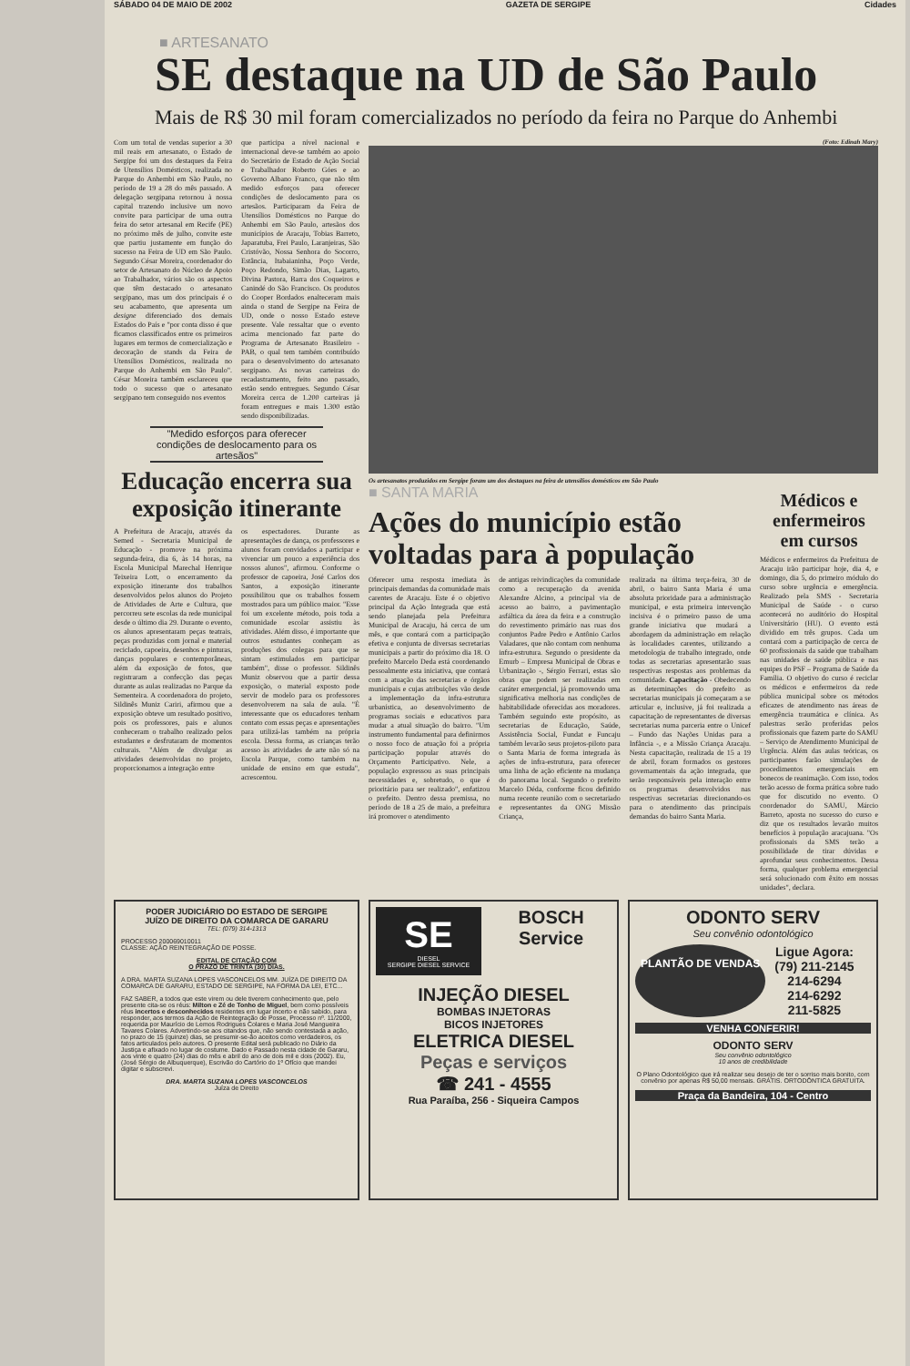SÁBADO 04 DE MAIO DE 2002 GAZETA DE SERGIPE Cidades
■ ARTESANATO
SE destaque na UD de São Paulo
Mais de R$ 30 mil foram comercializados no período da feira no Parque do Anhembi
Com um total de vendas superior a 30 mil reais em artesanato, o Estado de Sergipe foi um dos destaques da Feira de Utensílios Domésticos, realizada no Parque do Anhembi em São Paulo, no período de 19 a 28 do mês passado. A delegação sergipana retornou à nossa capital trazendo inclusive um novo convite para participar de uma outra feira do setor artesanal em Recife (PE) no próximo mês de julho, convite este que partiu justamente em função do sucesso na Feira de UD em São Paulo. Segundo César Moreira, coordenador do setor de Artesanato do Núcleo de Apoio ao Trabalhador, vários são os aspectos que têm destacado o artesanato sergipano, mas um dos principais é o seu acabamento, que apresenta um designe diferenciado dos demais Estados do País e "por conta disso é que ficamos classificados entre os primeiros lugares em termos de comercialização e decoração de stands da Feira de Utensílios Domésticos, realizada no Parque do Anhembi em São Paulo". César Moreira também esclareceu que todo o sucesso que o artesanato sergipano tem conseguido nos eventos
que participa a nível nacional e internacional deve-se também ao apoio do Secretário de Estado de Ação Social e Trabalhador Roberto Góes e ao Governo Albano Franco, que não têm medido esforços para oferecer condições de deslocamento para os artesãos. Participaram da Feira de Utensílios Domésticos no Parque do Anhembi em São Paulo, artesãos dos municípios de Aracaju, Tobias Barreto, Japaratuba, Frei Paulo, Laranjeiras, São Cristóvão, Nossa Senhora do Socorro, Estância, Itabaianinha, Poço Verde, Poço Redondo, Simão Dias, Lagarto, Divina Pastora, Barra dos Coqueiros e Canindé do São Francisco. Os produtos do Cooper Bordados enalteceram mais ainda o stand de Sergipe na Feira de UD, onde o nosso Estado esteve presente. Vale ressaltar que o evento acima mencionado faz parte do Programa de Artesanato Brasileiro - PAB, o qual tem também contribuído para o desenvolvimento do artesanato sergipano. As novas carteiras do recadastramento, feito ano passado, estão sendo entregues. Segundo César Moreira cerca de 1.200 carteiras já foram entregues e mais 1.300 estão sendo disponibilizadas.
"Medido esforços para oferecer condições de deslocamento para os artesãos"
Educação encerra sua exposição itinerante
A Prefeitura de Aracaju, através da Semed - Secretaria Municipal de Educação - promove na próxima segunda-feira, dia 6, às 14 horas, na Escola Municipal Marechal Henrique Teixeira Lott, o encerramento da exposição itinerante dos trabalhos desenvolvidos pelos alunos do Projeto de Atividades de Arte e Cultura, que percorreu sete escolas da rede municipal desde o último dia 29. Durante o evento, os alunos apresentaram peças teatrais, peças produzidas com jornal e material reciclado, capoeira, desenhos e pinturas, danças populares e contemporâneas, além da exposição de fotos, que registraram a confecção das peças durante as aulas realizadas no Parque da Sementeira. A coordenadora do projeto, Sildinês Muniz Cariri, afirmou que a exposição obteve um resultado positivo, pois os professores, pais e alunos conheceram o trabalho realizado pelos estudantes e desfrutaram de momentos culturais. "Além de divulgar as atividades desenvolvidas no projeto, proporcionamos a integração entre
os espectadores. Durante as apresentações de dança, os professores e alunos foram convidados a participar e vivenciar um pouco a experiência dos nossos alunos", afirmou. Conforme o professor de capoeira, José Carlos dos Santos, a exposição itinerante possibilitou que os trabalhos fossem mostrados para um público maior. "Esse foi um excelente método, pois toda a comunidade escolar assistiu às atividades. Além disso, é importante que outros estudantes conheçam as produções dos colegas para que se sintam estimulados em participar também", disse o professor. Sildinês Muniz observou que a partir dessa exposição, o material exposto pode servir de modelo para os professores desenvolverem na sala de aula. "É interessante que os educadores tenham contato com essas peças e apresentações para utilizá-las também na própria escola. Dessa forma, as crianças terão acesso às atividades de arte não só na Escola Parque, como também na unidade de ensino em que estuda", acrescentou.
(Foto: Edinah Mary)
Os artesanatos produzidos em Sergipe foram um dos destaques na feira de utensílios domésticos em São Paulo
■ SANTA MARIA
Ações do município estão voltadas para à população
Oferecer uma resposta imediata às principais demandas da comunidade mais carentes de Aracaju. Este é o objetivo principal da Ação Integrada que está sendo planejada pela Prefeitura Municipal de Aracaju, há cerca de um mês, e que contará com a participação efetiva e conjunta de diversas secretarias municipais a partir do próximo dia 18. O prefeito Marcelo Deda está coordenando pessoalmente esta iniciativa, que contará com a atuação das secretarias e órgãos municipais e cujas atribuições vão desde a implementação da infra-estrutura urbanística, ao desenvolvimento de programas sociais e educativos para mudar a atual situação do bairro. "Um instrumento fundamental para definirmos o nosso foco de atuação foi a própria participação popular através do Orçamento Participativo. Nele, a população expressou as suas principais necessidades e, sobretudo, o que é prioritário para ser realizado", enfatizou o prefeito. Dentro dessa premissa, no período de 18 a 25 de maio, a prefeitura irá promover o atendimento
de antigas reivindicações da comunidade como a recuperação da avenida Alexandre Alcino, a principal via de acesso ao bairro, a pavimentação asfáltica da área da feira e a construção do revestimento primário nas ruas dos conjuntos Padre Pedro e Antônio Carlos Valadares, que não contam com nenhuma infra-estrutura. Segundo o presidente da Emurb – Empresa Municipal de Obras e Urbanização -, Sérgio Ferrari, estas são obras que podem ser realizadas em caráter emergencial, já promovendo uma significativa melhoria nas condições de habitabilidade oferecidas aos moradores. Também seguindo este propósito, as secretarias de Educação, Saúde, Assistência Social, Fundat e Funcaju também levarão seus projetos-piloto para o Santa Maria de forma integrada às ações de infra-estrutura, para oferecer uma linha de ação eficiente na mudança do panorama local. Segundo o prefeito Marcelo Déda, conforme ficou definido numa recente reunião com o secretariado e representantes da ONG Missão Criança,
realizada na última terça-feira, 30 de abril, o bairro Santa Maria é uma absoluta prioridade para a administração municipal, e esta primeira intervenção incisiva é o primeiro passo de uma grande iniciativa que mudará a abordagem da administração em relação às localidades carentes, utilizando a metodologia de trabalho integrado, onde todas as secretarias apresentarão suas respectivas respostas aos problemas da comunidade. Capacitação - Obedecendo as determinações do prefeito as secretarias municipais já começaram a se articular e, inclusive, já foi realizada a capacitação de representantes de diversas secretarias numa parceria entre o Unicef – Fundo das Nações Unidas para a Infância -, e a Missão Criança Aracaju. Nesta capacitação, realizada de 15 a 19 de abril, foram formados os gestores governamentais da ação integrada, que serão responsáveis pela interação entre os programas desenvolvidos nas respectivas secretarias direcionando-os para o atendimento das principais demandas do bairro Santa Maria.
Médicos e enfermeiros em cursos
Médicos e enfermeiros da Prefeitura de Aracaju irão participar hoje, dia 4, e domingo, dia 5, do primeiro módulo do curso sobre urgência e emergência. Realizado pela SMS - Secretaria Municipal de Saúde - o curso acontecerá no auditório do Hospital Universitário (HU). O evento está dividido em três grupos. Cada um contará com a participação de cerca de 60 profissionais da saúde que trabalham nas unidades de saúde pública e nas equipes do PSF – Programa de Saúde da Família. O objetivo do curso é reciclar os médicos e enfermeiros da rede pública municipal sobre os métodos eficazes de atendimento nas áreas de emergência traumática e clínica. As palestras serão proferidas pelos profissionais que fazem parte do SAMU – Serviço de Atendimento Municipal de Urgência. Além das aulas teóricas, os participantes farão simulações de procedimentos emergenciais em bonecos de reanimação. Com isso, todos terão acesso de forma prática sobre tudo que for discutido no evento. O coordenador do SAMU, Márcio Barreto, aposta no sucesso do curso e diz que os resultados levarão muitos benefícios à população aracajuana. "Os profissionais da SMS terão a possibilidade de tirar dúvidas e aprofundar seus conhecimentos. Dessa forma, qualquer problema emergencial será solucionado com êxito em nossas unidades", declara.
PODER JUDICIÁRIO DO ESTADO DE SERGIPE
JUÍZO DE DIREITO DA COMARCA DE GARARU
TEL: (079) 314-1313
PROCESSO 200069010011
CLASSE: AÇÃO REINTEGRAÇÃO DE POSSE.
EDITAL DE CITAÇÃO COM
O PRAZO DE TRINTA (30) DIAS.
A DRA. MARTA SUZANA LOPES VASCONCELOS MM. JUÍZA DE DIREITO DA COMARCA DE GARARU, ESTADO DE SERGIPE, NA FORMA DA LEI, ETC...
FAZ SABER, a todos que este virem ou dele tiverem conhecimento que, pelo presente cita-se os réus: Milton e Zé de Tonho de Miguel, bem como possíveis réus incertos e desconhecidos residentes em lugar incerto e não sabido, para responder, aos termos da Ação de Reintegração de Posse, Processo nº. 11/2000, requerida por Maurício de Lemos Rodrigues Colares e Maria José Mangueira Tavares Colares. Advertindo-se aos citandos que, não sendo contestada a ação, no prazo de 15 (quinze) dias, se presumir-se-ão aceitos como verdadeiros, os fatos articulados pelo autores. O presente Edital será publicado no Diário da Justiça e afixado no lugar de costume. Dado e Passado nesta cidade de Gararu, aos vinte e quatro (24) dias do mês e abril do ano de dois mil e dois (2002). Eu, (José Sérgio de Albuquerque), Escrivão do Cartório do 1º Ofício que mandei digitar e subscrevi.
DRA. MARTA SUZANA LOPES VASCONCELOS
Juíza de Direito
SE
DIESEL
SERGIPE DIESEL SERVICE
BOSCH Service
INJEÇÃO DIESEL
BOMBAS INJETORAS
BICOS INJETORES
ELETRICA DIESEL
Peças e serviços
☎ 241 - 4555
Rua Paraíba, 256 - Siqueira Campos
ODONTO SERV
Seu convênio odontológico
PLANTÃO DE VENDAS
Ligue Agora:
(79) 211-2145
214-6294
214-6292
211-5825
VENHA CONFERIR!
ODONTO SERV
Seu convênio odontológico
10 anos de credibilidade
O Plano Odontológico que irá realizar seu desejo de ter o sorriso mais bonito, com convênio por apenas R$ 50,00 mensais. GRÁTIS. ORTODÔNTICA GRATUITA.
Praça da Bandeira, 104 - Centro